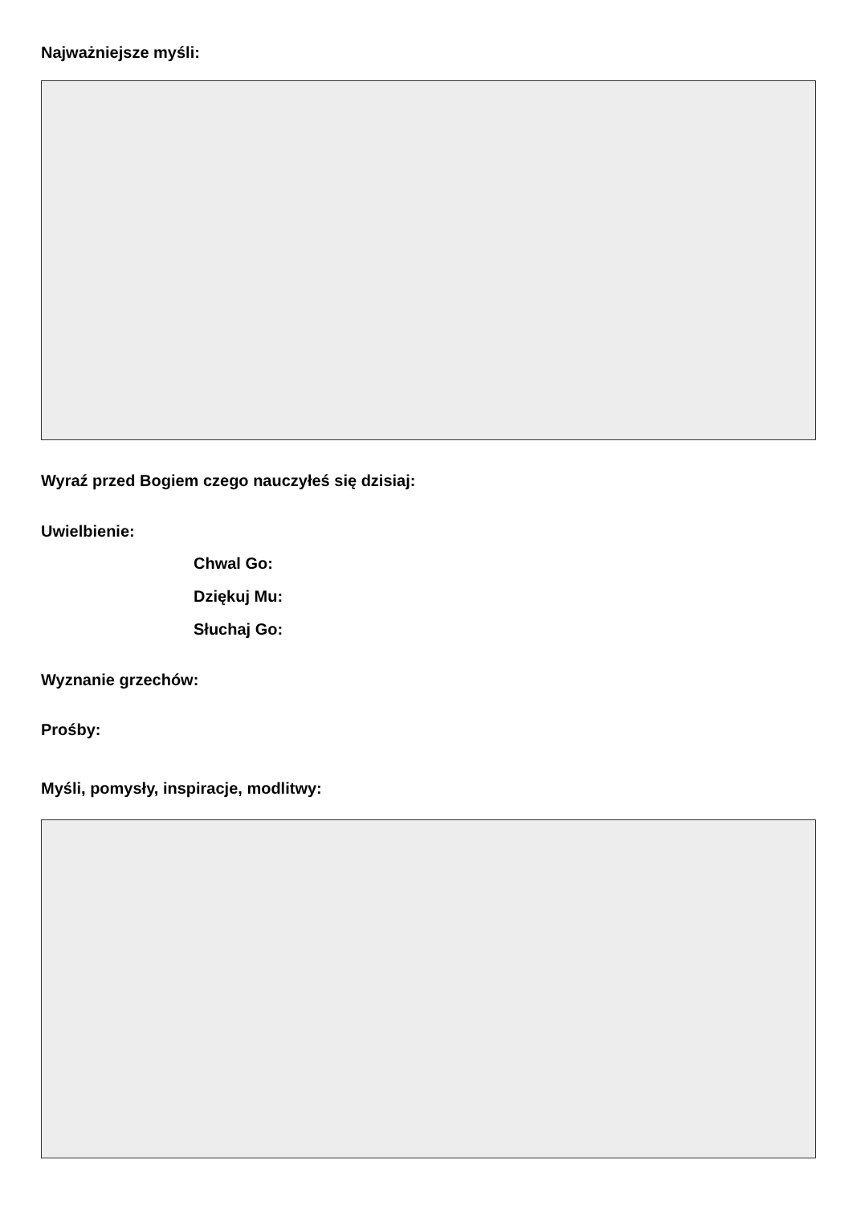Najważniejsze myśli:
Wyraź przed Bogiem czego nauczyłeś się dzisiaj:
Uwielbienie:
Chwal Go:
Dziękuj Mu:
Słuchaj Go:
Wyznanie grzechów:
Prośby:
Myśli, pomysły, inspiracje, modlitwy: